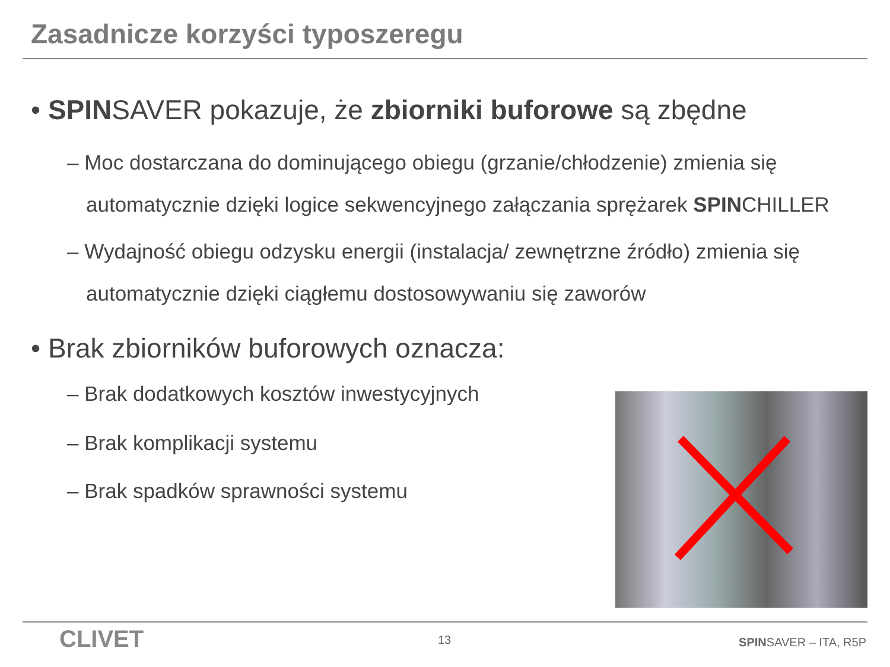Zasadnicze korzyści typoszeregu
• SPINSAVER pokazuje, że zbiorniki buforowe są zbędne
– Moc dostarczana do dominującego obiegu (grzanie/chłodzenie) zmienia się automatycznie dzięki logice sekwencyjnego załączania sprężarek SPINCHILLER
– Wydajność obiegu odzysku energii (instalacja/ zewnętrzne źródło) zmienia się automatycznie dzięki ciągłemu dostosowywaniu się zaworów
• Brak zbiorników buforowych oznacza:
– Brak dodatkowych kosztów inwestycyjnych
– Brak komplikacji systemu
– Brak spadków sprawności systemu
CLIVET 13 SPINSAVER – ITA, R5P